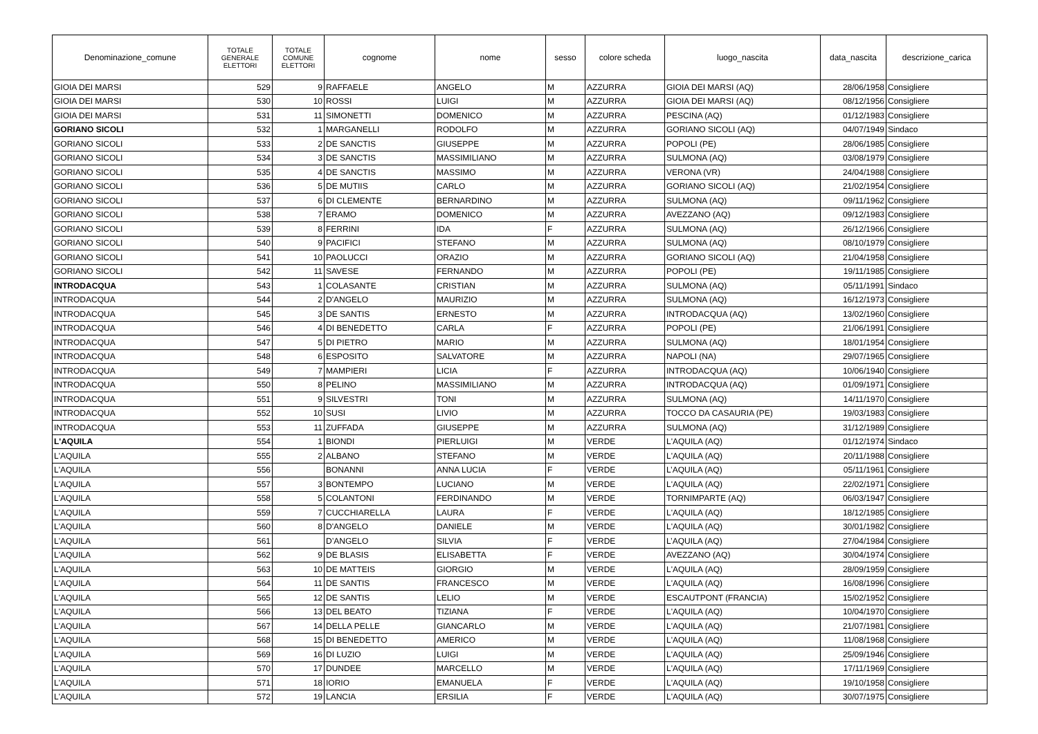| Denominazione_comune | TOTALE GENERALE ELETTORI | TOTALE COMUNE ELETTORI | cognome | nome | sesso | colore scheda | luogo_nascita | data_nascita | descrizione_carica |
| --- | --- | --- | --- | --- | --- | --- | --- | --- | --- |
| GIOIA DEI MARSI | 529 | 9 | RAFFAELE | ANGELO | M | AZZURRA | GIOIA DEI MARSI (AQ) | 28/06/1958 | Consigliere |
| GIOIA DEI MARSI | 530 | 10 | ROSSI | LUIGI | M | AZZURRA | GIOIA DEI MARSI (AQ) | 08/12/1956 | Consigliere |
| GIOIA DEI MARSI | 531 | 11 | SIMONETTI | DOMENICO | M | AZZURRA | PESCINA (AQ) | 01/12/1983 | Consigliere |
| GORIANO SICOLI | 532 | 1 | MARGANELLI | RODOLFO | M | AZZURRA | GORIANO SICOLI (AQ) | 04/07/1949 | Sindaco |
| GORIANO SICOLI | 533 | 2 | DE SANCTIS | GIUSEPPE | M | AZZURRA | POPOLI (PE) | 28/06/1985 | Consigliere |
| GORIANO SICOLI | 534 | 3 | DE SANCTIS | MASSIMILIANO | M | AZZURRA | SULMONA (AQ) | 03/08/1979 | Consigliere |
| GORIANO SICOLI | 535 | 4 | DE SANCTIS | MASSIMO | M | AZZURRA | VERONA (VR) | 24/04/1988 | Consigliere |
| GORIANO SICOLI | 536 | 5 | DE MUTIIS | CARLO | M | AZZURRA | GORIANO SICOLI (AQ) | 21/02/1954 | Consigliere |
| GORIANO SICOLI | 537 | 6 | DI CLEMENTE | BERNARDINO | M | AZZURRA | SULMONA (AQ) | 09/11/1962 | Consigliere |
| GORIANO SICOLI | 538 | 7 | ERAMO | DOMENICO | M | AZZURRA | AVEZZANO (AQ) | 09/12/1983 | Consigliere |
| GORIANO SICOLI | 539 | 8 | FERRINI | IDA | F | AZZURRA | SULMONA (AQ) | 26/12/1966 | Consigliere |
| GORIANO SICOLI | 540 | 9 | PACIFICI | STEFANO | M | AZZURRA | SULMONA (AQ) | 08/10/1979 | Consigliere |
| GORIANO SICOLI | 541 | 10 | PAOLUCCI | ORAZIO | M | AZZURRA | GORIANO SICOLI (AQ) | 21/04/1958 | Consigliere |
| GORIANO SICOLI | 542 | 11 | SAVESE | FERNANDO | M | AZZURRA | POPOLI (PE) | 19/11/1985 | Consigliere |
| INTRODACQUA | 543 | 1 | COLASANTE | CRISTIAN | M | AZZURRA | SULMONA (AQ) | 05/11/1991 | Sindaco |
| INTRODACQUA | 544 | 2 | D'ANGELO | MAURIZIO | M | AZZURRA | SULMONA (AQ) | 16/12/1973 | Consigliere |
| INTRODACQUA | 545 | 3 | DE SANTIS | ERNESTO | M | AZZURRA | INTRODACQUA (AQ) | 13/02/1960 | Consigliere |
| INTRODACQUA | 546 | 4 | DI BENEDETTO | CARLA | F | AZZURRA | POPOLI (PE) | 21/06/1991 | Consigliere |
| INTRODACQUA | 547 | 5 | DI PIETRO | MARIO | M | AZZURRA | SULMONA (AQ) | 18/01/1954 | Consigliere |
| INTRODACQUA | 548 | 6 | ESPOSITO | SALVATORE | M | AZZURRA | NAPOLI (NA) | 29/07/1965 | Consigliere |
| INTRODACQUA | 549 | 7 | MAMPIERI | LICIA | F | AZZURRA | INTRODACQUA (AQ) | 10/06/1940 | Consigliere |
| INTRODACQUA | 550 | 8 | PELINO | MASSIMILIANO | M | AZZURRA | INTRODACQUA (AQ) | 01/09/1971 | Consigliere |
| INTRODACQUA | 551 | 9 | SILVESTRI | TONI | M | AZZURRA | SULMONA (AQ) | 14/11/1970 | Consigliere |
| INTRODACQUA | 552 | 10 | SUSI | LIVIO | M | AZZURRA | TOCCO DA CASAURIA (PE) | 19/03/1983 | Consigliere |
| INTRODACQUA | 553 | 11 | ZUFFADA | GIUSEPPE | M | AZZURRA | SULMONA (AQ) | 31/12/1989 | Consigliere |
| L'AQUILA | 554 | 1 | BIONDI | PIERLUIGI | M | VERDE | L'AQUILA (AQ) | 01/12/1974 | Sindaco |
| L'AQUILA | 555 | 2 | ALBANO | STEFANO | M | VERDE | L'AQUILA (AQ) | 20/11/1988 | Consigliere |
| L'AQUILA | 556 | | BONANNI | ANNA LUCIA | F | VERDE | L’AQUILA (AQ) | 05/11/1961 | Consigliere |
| L'AQUILA | 557 | 3 | BONTEMPO | LUCIANO | M | VERDE | L'AQUILA (AQ) | 22/02/1971 | Consigliere |
| L'AQUILA | 558 | 5 | COLANTONI | FERDINANDO | M | VERDE | TORNIMPARTE (AQ) | 06/03/1947 | Consigliere |
| L'AQUILA | 559 | 7 | CUCCHIARELLA | LAURA | F | VERDE | L'AQUILA (AQ) | 18/12/1985 | Consigliere |
| L'AQUILA | 560 | 8 | D'ANGELO | DANIELE | M | VERDE | L'AQUILA (AQ) | 30/01/1982 | Consigliere |
| L'AQUILA | 561 | | D’ANGELO | SILVIA | F | VERDE | L’AQUILA (AQ) | 27/04/1984 | Consigliere |
| L'AQUILA | 562 | 9 | DE BLASIS | ELISABETTA | F | VERDE | AVEZZANO (AQ) | 30/04/1974 | Consigliere |
| L'AQUILA | 563 | 10 | DE MATTEIS | GIORGIO | M | VERDE | L'AQUILA (AQ) | 28/09/1959 | Consigliere |
| L'AQUILA | 564 | 11 | DE SANTIS | FRANCESCO | M | VERDE | L'AQUILA (AQ) | 16/08/1996 | Consigliere |
| L'AQUILA | 565 | 12 | DE SANTIS | LELIO | M | VERDE | ESCAUTPONT (FRANCIA) | 15/02/1952 | Consigliere |
| L'AQUILA | 566 | 13 | DEL BEATO | TIZIANA | F | VERDE | L'AQUILA (AQ) | 10/04/1970 | Consigliere |
| L'AQUILA | 567 | 14 | DELLA PELLE | GIANCARLO | M | VERDE | L'AQUILA (AQ) | 21/07/1981 | Consigliere |
| L'AQUILA | 568 | 15 | DI BENEDETTO | AMERICO | M | VERDE | L'AQUILA (AQ) | 11/08/1968 | Consigliere |
| L'AQUILA | 569 | 16 | DI LUZIO | LUIGI | M | VERDE | L'AQUILA (AQ) | 25/09/1946 | Consigliere |
| L'AQUILA | 570 | 17 | DUNDEE | MARCELLO | M | VERDE | L'AQUILA (AQ) | 17/11/1969 | Consigliere |
| L'AQUILA | 571 | 18 | IORIO | EMANUELA | F | VERDE | L'AQUILA (AQ) | 19/10/1958 | Consigliere |
| L'AQUILA | 572 | 19 | LANCIA | ERSILIA | F | VERDE | L'AQUILA (AQ) | 30/07/1975 | Consigliere |